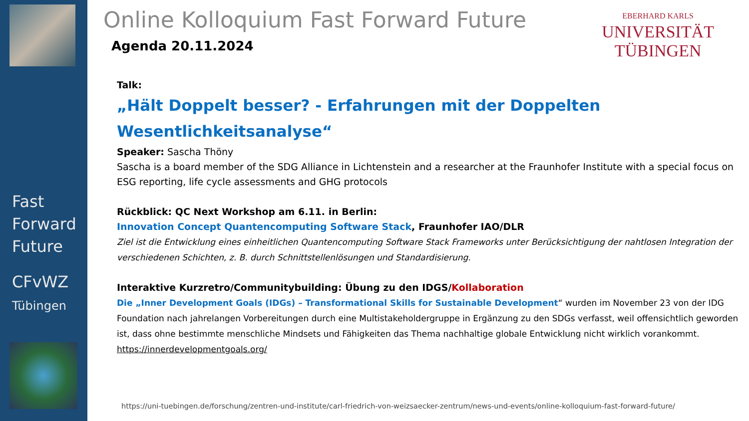Fast
Forward
Future
CFvWZ
Tübingen
Online Kolloquium Fast Forward Future
EBERHARD KARLS
UNIVERSITÄT
TÜBINGEN
Agenda 20.11.2024
Talk:
„Hält Doppelt besser? - Erfahrungen mit der Doppelten Wesentlichkeitsanalyse“
Speaker: Sascha Thöny
Sascha is a board member of the SDG Alliance in Lichtenstein and a researcher at the Fraunhofer Institute with a special focus on ESG reporting, life cycle assessments and GHG protocols
Rückblick: QC Next Workshop am 6.11. in Berlin:
Innovation Concept Quantencomputing Software Stack, Fraunhofer IAO/DLR
Ziel ist die Entwicklung eines einheitlichen Quantencomputing Software Stack Frameworks unter Berücksichtigung der nahtlosen Integration der verschiedenen Schichten, z. B. durch Schnittstellenlösungen und Standardisierung.
Interaktive Kurzretro/Communitybuilding: Übung zu den IDGS/Kollaboration
Die „Inner Development Goals (IDGs) – Transformational Skills for Sustainable Development“ wurden im November 23 von der IDG Foundation nach jahrelangen Vorbereitungen durch eine Multistakeholdergruppe in Ergänzung zu den SDGs verfasst, weil offensichtlich geworden ist, dass ohne bestimmte menschliche Mindsets und Fähigkeiten das Thema nachhaltige globale Entwicklung nicht wirklich vorankommt. https://innerdevelopmentgoals.org/
https://uni-tuebingen.de/forschung/zentren-und-institute/carl-friedrich-von-weizsaecker-zentrum/news-und-events/online-kolloquium-fast-forward-future/